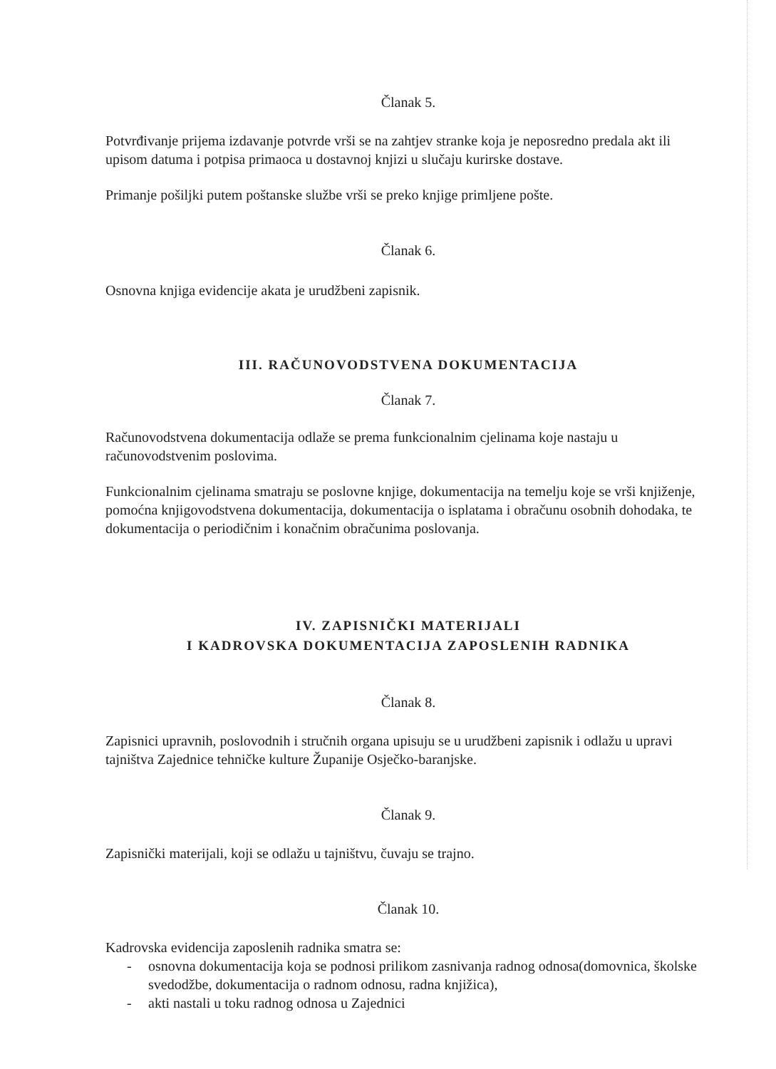Članak 5.
Potvrđivanje prijema izdavanje potvrde vrši se na zahtjev stranke koja je neposredno predala akt ili upisom datuma i potpisa primaoca u dostavnoj knjizi u slučaju kurirske dostave.
Primanje pošiljki putem poštanske službe vrši se preko knjige primljene pošte.
Članak 6.
Osnovna knjiga evidencije akata je urudžbeni zapisnik.
III. RAČUNOVODSTVENA DOKUMENTACIJA
Članak 7.
Računovodstvena dokumentacija odlaže se prema funkcionalnim cjelinama koje nastaju u računovodstvenim poslovima.
Funkcionalnim cjelinama smatraju se poslovne knjige, dokumentacija na temelju koje se vrši knjiženje, pomoćna knjigovodstvena dokumentacija, dokumentacija o isplatama i obračunu osobnih dohodaka, te dokumentacija o periodičnim i konačnim obračunima poslovanja.
IV. ZAPISNIČKI MATERIJALI
I KADROVSKA DOKUMENTACIJA ZAPOSLENIH RADNIKA
Članak 8.
Zapisnici upravnih, poslovodnih i stručnih organa upisuju se u urudžbeni zapisnik i odlažu u upravi tajništva Zajednice tehničke kulture Županije Osječko-baranjske.
Članak 9.
Zapisnički materijali, koji se odlažu u tajništvu, čuvaju se trajno.
Članak 10.
Kadrovska evidencija zaposlenih radnika smatra se:
- osnovna dokumentacija koja se podnosi prilikom zasnivanja radnog odnosa(domovnica, školske svedodžbe, dokumentacija o radnom odnosu, radna knjižica),
- akti nastali u toku radnog odnosa u Zajednici